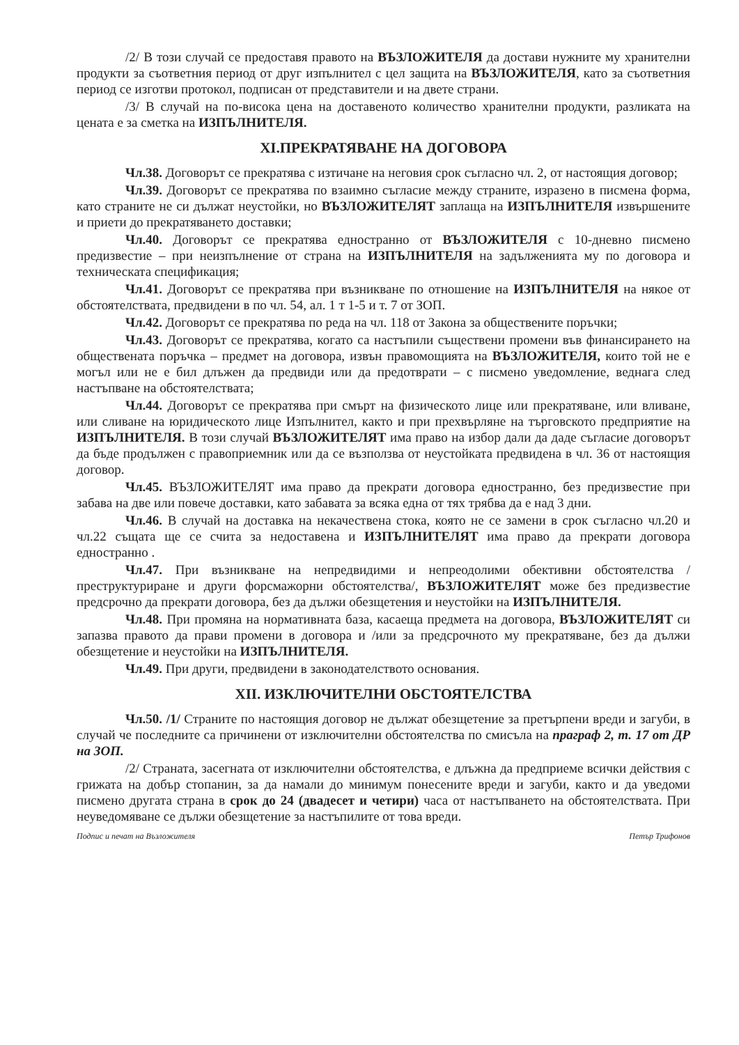/2/ В този случай се предоставя правото на ВЪЗЛОЖИТЕЛЯ да достави нужните му хранителни продукти за съответния период от друг изпълнител с цел защита на ВЪЗЛОЖИТЕЛЯ, като за съответния период се изготви протокол, подписан от представители и на двете страни.
/3/ В случай на по-висока цена на доставеното количество хранителни продукти, разликата на цената е за сметка на ИЗПЪЛНИТЕЛЯ.
XI.ПРЕКРАТЯВАНЕ НА ДОГОВОРА
Чл.38. Договорът се прекратява с изтичане на неговия срок съгласно чл. 2, от настоящия договор;
Чл.39. Договорът се прекратява по взаимно съгласие между страните, изразено в писмена форма, като страните не си дължат неустойки, но ВЪЗЛОЖИТЕЛЯТ заплаща на ИЗПЪЛНИТЕЛЯ извършените и приети до прекратяването доставки;
Чл.40. Договорът се прекратява едностранно от ВЪЗЛОЖИТЕЛЯ с 10-дневно писмено предизвестие – при неизпълнение от страна на ИЗПЪЛНИТЕЛЯ на задълженията му по договора и техническата спецификация;
Чл.41. Договорът се прекратява при възникване по отношение на ИЗПЪЛНИТЕЛЯ на някое от обстоятелствата, предвидени в по чл. 54, ал. 1 т 1-5 и т. 7 от ЗОП.
Чл.42. Договорът се прекратява по реда на чл. 118 от Закона за обществените поръчки;
Чл.43. Договорът се прекратява, когато са настъпили съществени промени във финансирането на обществената поръчка – предмет на договора, извън правомощията на ВЪЗЛОЖИТЕЛЯ, които той не е могъл или не е бил длъжен да предвиди или да предотврати – с писмено уведомление, веднага след настъпване на обстоятелствата;
Чл.44. Договорът се прекратява при смърт на физическото лице или прекратяване, или вливане, или сливане на юридическото лице Изпълнител, както и при прехвърляне на търговското предприятие на ИЗПЪЛНИТЕЛЯ. В този случай ВЪЗЛОЖИТЕЛЯТ има право на избор дали да даде съгласие договорът да бъде продължен с правоприемник или да се възползва от неустойката предвидена в чл. 36 от настоящия договор.
Чл.45. ВЪЗЛОЖИТЕЛЯТ има право да прекрати договора едностранно, без предизвестие при забава на две или повече доставки, като забавата за всяка една от тях трябва да е над 3 дни.
Чл.46. В случай на доставка на некачествена стока, която не се замени в срок съгласно чл.20 и чл.22 същата ще се счита за недоставена и ИЗПЪЛНИТЕЛЯТ има право да прекрати договора едностранно .
Чл.47. При възникване на непредвидими и непреодолими обективни обстоятелства /преструктуриране и други форсмажорни обстоятелства/, ВЪЗЛОЖИТЕЛЯТ може без предизвестие предсрочно да прекрати договора, без да дължи обезщетения и неустойки на ИЗПЪЛНИТЕЛЯ.
Чл.48. При промяна на нормативната база, касаеща предмета на договора, ВЪЗЛОЖИТЕЛЯТ си запазва правото да прави промени в договора и /или за предсрочното му прекратяване, без да дължи обезщетение и неустойки на ИЗПЪЛНИТЕЛЯ.
Чл.49. При други, предвидени в законодателството основания.
XII. ИЗКЛЮЧИТЕЛНИ ОБСТОЯТЕЛСТВА
Чл.50. /1/ Страните по настоящия договор не дължат обезщетение за претърпени вреди и загуби, в случай че последните са причинени от изключителни обстоятелства по смисъла на праграф 2, т. 17 от ДР на ЗОП.
/2/ Страната, засегната от изключителни обстоятелства, е длъжна да предприеме всички действия с грижата на добър стопанин, за да намали до минимум понесените вреди и загуби, както и да уведоми писмено другата страна в срок до 24 (двадесет и четири) часа от настъпването на обстоятелствата. При неуведомяване се дължи обезщетение за настъпилите от това вреди.
Подпис и печат на Възложителя Петър Трифонов